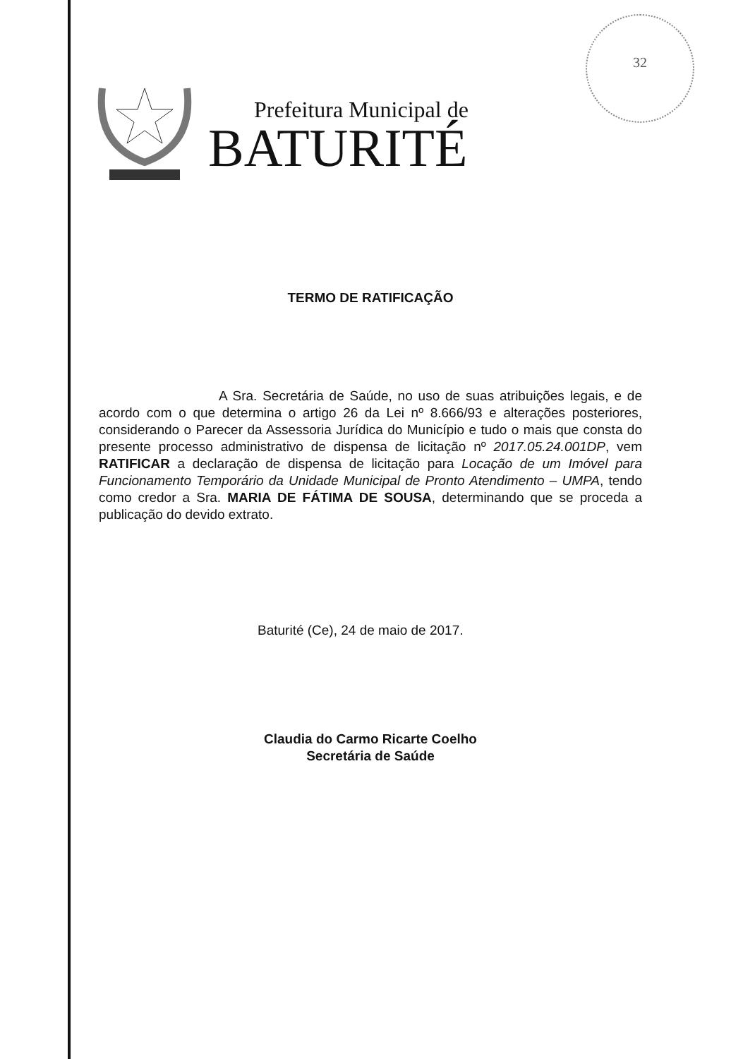32
Prefeitura Municipal de
BATURITÉ
TERMO DE RATIFICAÇÃO
A Sra. Secretária de Saúde, no uso de suas atribuições legais, e de acordo com o que determina o artigo 26 da Lei nº 8.666/93 e alterações posteriores, considerando o Parecer da Assessoria Jurídica do Município e tudo o mais que consta do presente processo administrativo de dispensa de licitação nº 2017.05.24.001DP, vem RATIFICAR a declaração de dispensa de licitação para Locação de um Imóvel para Funcionamento Temporário da Unidade Municipal de Pronto Atendimento – UMPA, tendo como credor a Sra. MARIA DE FÁTIMA DE SOUSA, determinando que se proceda a publicação do devido extrato.
Baturité (Ce), 24 de maio de 2017.
Claudia do Carmo Ricarte Coelho
Secretária de Saúde